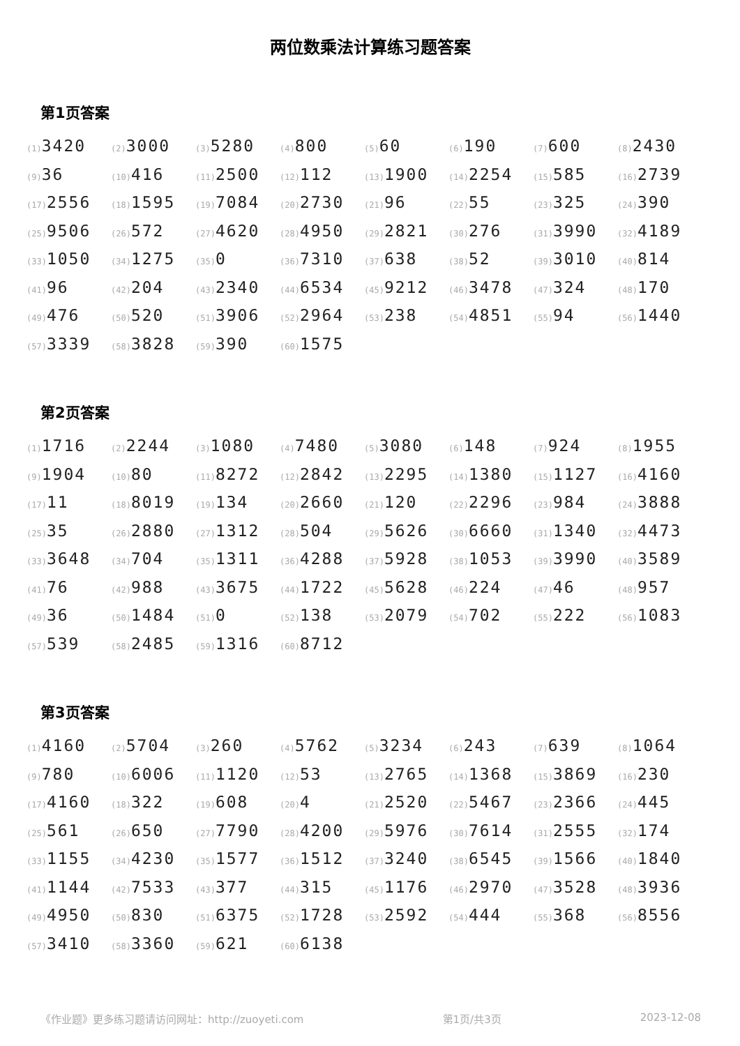两位数乘法计算练习题答案
第1页答案
| (1) 3420 | (2) 3000 | (3) 5280 | (4) 800 | (5) 60 | (6) 190 | (7) 600 | (8) 2430 |
| (9) 36 | (10) 416 | (11) 2500 | (12) 112 | (13) 1900 | (14) 2254 | (15) 585 | (16) 2739 |
| (17) 2556 | (18) 1595 | (19) 7084 | (20) 2730 | (21) 96 | (22) 55 | (23) 325 | (24) 390 |
| (25) 9506 | (26) 572 | (27) 4620 | (28) 4950 | (29) 2821 | (30) 276 | (31) 3990 | (32) 4189 |
| (33) 1050 | (34) 1275 | (35) 0 | (36) 7310 | (37) 638 | (38) 52 | (39) 3010 | (40) 814 |
| (41) 96 | (42) 204 | (43) 2340 | (44) 6534 | (45) 9212 | (46) 3478 | (47) 324 | (48) 170 |
| (49) 476 | (50) 520 | (51) 3906 | (52) 2964 | (53) 238 | (54) 4851 | (55) 94 | (56) 1440 |
| (57) 3339 | (58) 3828 | (59) 390 | (60) 1575 | | | | |
第2页答案
| (1) 1716 | (2) 2244 | (3) 1080 | (4) 7480 | (5) 3080 | (6) 148 | (7) 924 | (8) 1955 |
| (9) 1904 | (10) 80 | (11) 8272 | (12) 2842 | (13) 2295 | (14) 1380 | (15) 1127 | (16) 4160 |
| (17) 11 | (18) 8019 | (19) 134 | (20) 2660 | (21) 120 | (22) 2296 | (23) 984 | (24) 3888 |
| (25) 35 | (26) 2880 | (27) 1312 | (28) 504 | (29) 5626 | (30) 6660 | (31) 1340 | (32) 4473 |
| (33) 3648 | (34) 704 | (35) 1311 | (36) 4288 | (37) 5928 | (38) 1053 | (39) 3990 | (40) 3589 |
| (41) 76 | (42) 988 | (43) 3675 | (44) 1722 | (45) 5628 | (46) 224 | (47) 46 | (48) 957 |
| (49) 36 | (50) 1484 | (51) 0 | (52) 138 | (53) 2079 | (54) 702 | (55) 222 | (56) 1083 |
| (57) 539 | (58) 2485 | (59) 1316 | (60) 8712 | | | | |
第3页答案
| (1) 4160 | (2) 5704 | (3) 260 | (4) 5762 | (5) 3234 | (6) 243 | (7) 639 | (8) 1064 |
| (9) 780 | (10) 6006 | (11) 1120 | (12) 53 | (13) 2765 | (14) 1368 | (15) 3869 | (16) 230 |
| (17) 4160 | (18) 322 | (19) 608 | (20) 4 | (21) 2520 | (22) 5467 | (23) 2366 | (24) 445 |
| (25) 561 | (26) 650 | (27) 7790 | (28) 4200 | (29) 5976 | (30) 7614 | (31) 2555 | (32) 174 |
| (33) 1155 | (34) 4230 | (35) 1577 | (36) 1512 | (37) 3240 | (38) 6545 | (39) 1566 | (40) 1840 |
| (41) 1144 | (42) 7533 | (43) 377 | (44) 315 | (45) 1176 | (46) 2970 | (47) 3528 | (48) 3936 |
| (49) 4950 | (50) 830 | (51) 6375 | (52) 1728 | (53) 2592 | (54) 444 | (55) 368 | (56) 8556 |
| (57) 3410 | (58) 3360 | (59) 621 | (60) 6138 | | | | |
《作业题》更多练习题请访问网址：http://zuoyeti.com 第1页/共3页 2023-12-08